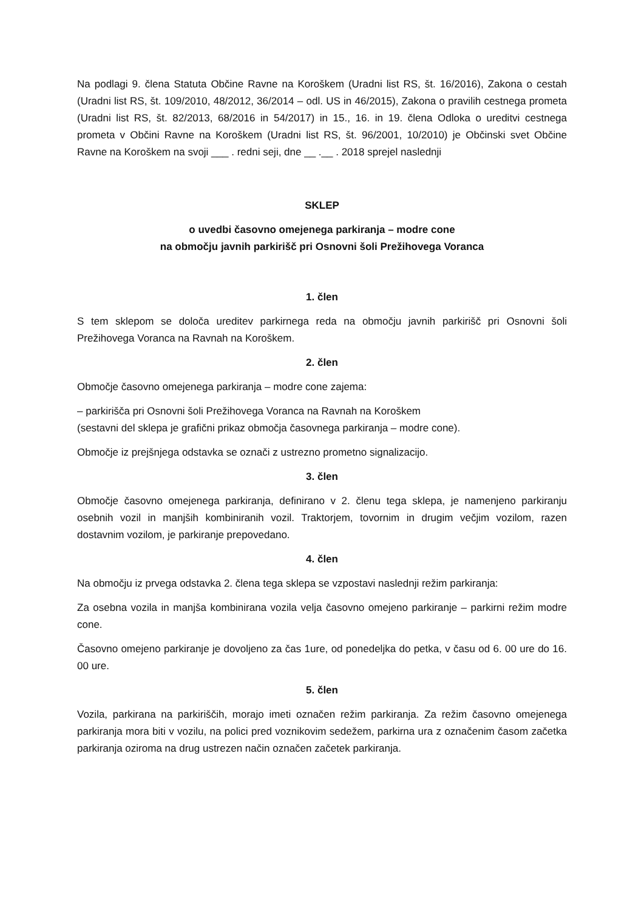Na podlagi 9. člena Statuta Občine Ravne na Koroškem (Uradni list RS, št. 16/2016), Zakona o cestah (Uradni list RS, št. 109/2010, 48/2012, 36/2014 – odl. US in 46/2015), Zakona o pravilih cestnega prometa (Uradni list RS, št. 82/2013, 68/2016 in 54/2017) in 15., 16. in 19. člena Odloka o ureditvi cestnega prometa v Občini Ravne na Koroškem (Uradni list RS, št. 96/2001, 10/2010) je Občinski svet Občine Ravne na Koroškem na svoji ___ . redni seji, dne __ .__ . 2018 sprejel naslednji
SKLEP
o uvedbi časovno omejenega parkiranja – modre cone
na območju javnih parkirišč pri Osnovni šoli Prežihovega Voranca
1. člen
S tem sklepom se določa ureditev parkirnega reda na območju javnih parkirišč pri Osnovni šoli Prežihovega Voranca na Ravnah na Koroškem.
2. člen
Območje časovno omejenega parkiranja – modre cone zajema:
– parkirišča pri Osnovni šoli Prežihovega Voranca na Ravnah na Koroškem
(sestavni del sklepa je grafični prikaz območja časovnega parkiranja – modre cone).
Območje iz prejšnjega odstavka se označi z ustrezno prometno signalizacijo.
3. člen
Območje časovno omejenega parkiranja, definirano v 2. členu tega sklepa, je namenjeno parkiranju osebnih vozil in manjših kombiniranih vozil. Traktorjem, tovornim in drugim večjim vozilom, razen dostavnim vozilom, je parkiranje prepovedano.
4. člen
Na območju iz prvega odstavka 2. člena tega sklepa se vzpostavi naslednji režim parkiranja:
Za osebna vozila in manjša kombinirana vozila velja časovno omejeno parkiranje – parkirni režim modre cone.
Časovno omejeno parkiranje je dovoljeno za čas 1ure, od ponedeljka do petka, v času od 6. 00 ure do 16. 00 ure.
5. člen
Vozila, parkirana na parkiriščih, morajo imeti označen režim parkiranja. Za režim časovno omejenega parkiranja mora biti v vozilu, na polici pred voznikovim sedežem, parkirna ura z označenim časom začetka parkiranja oziroma na drug ustrezen način označen začetek parkiranja.